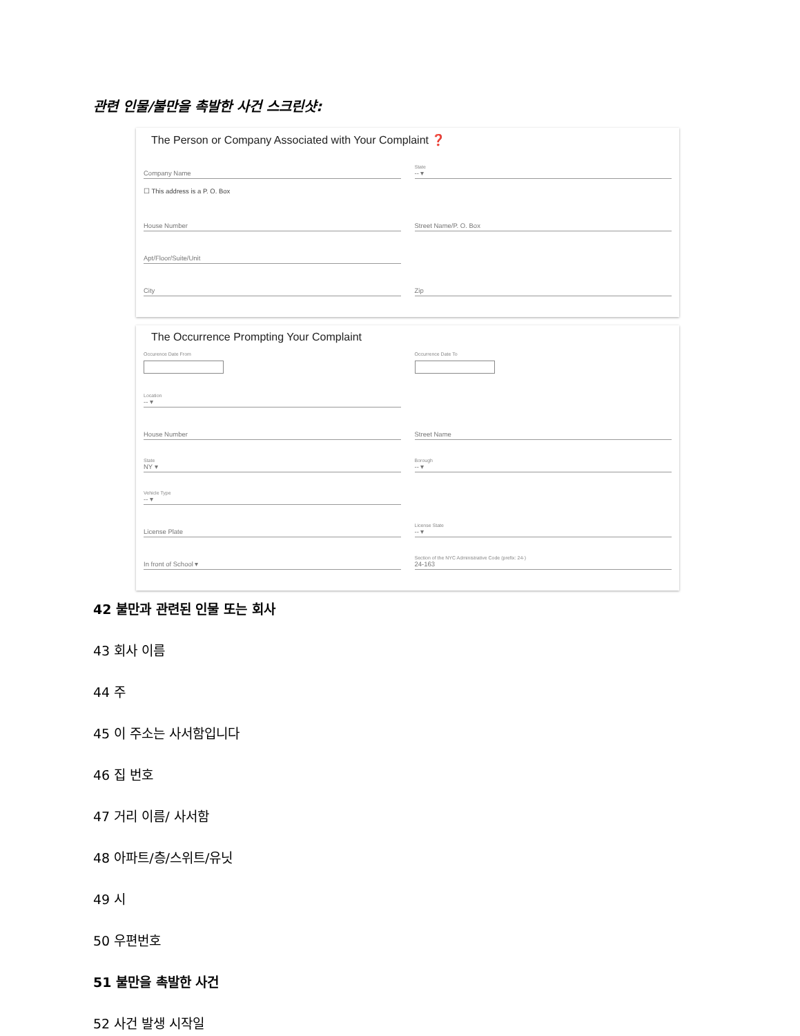관련 인물/불만을 촉발한 사건 스크린샷:
The Person or Company Associated with Your Complaint ❓
Company Name
State
-- ▾
☐ This address is a P. O. Box
House Number Street Name/P. O. Box
Apt/Floor/Suite/Unit
City Zip
The Occurrence Prompting Your Complaint
Occurence Date From Occurrence Date To
Location
-- ▾
House Number Street Name
State
NY ▾
Borough
-- ▾
Vehicle Type
-- ▾
License Plate
License State
-- ▾
In front of School ▾
Section of the NYC Administrative Code (prefix: 24-)
24-163
42 불만과 관련된 인물 또는 회사
43 회사 이름
44 주
45 이 주소는 사서함입니다
46 집 번호
47 거리 이름/ 사서함
48 아파트/층/스위트/유닛
49 시
50 우편번호
51 불만을 촉발한 사건
52 사건 발생 시작일